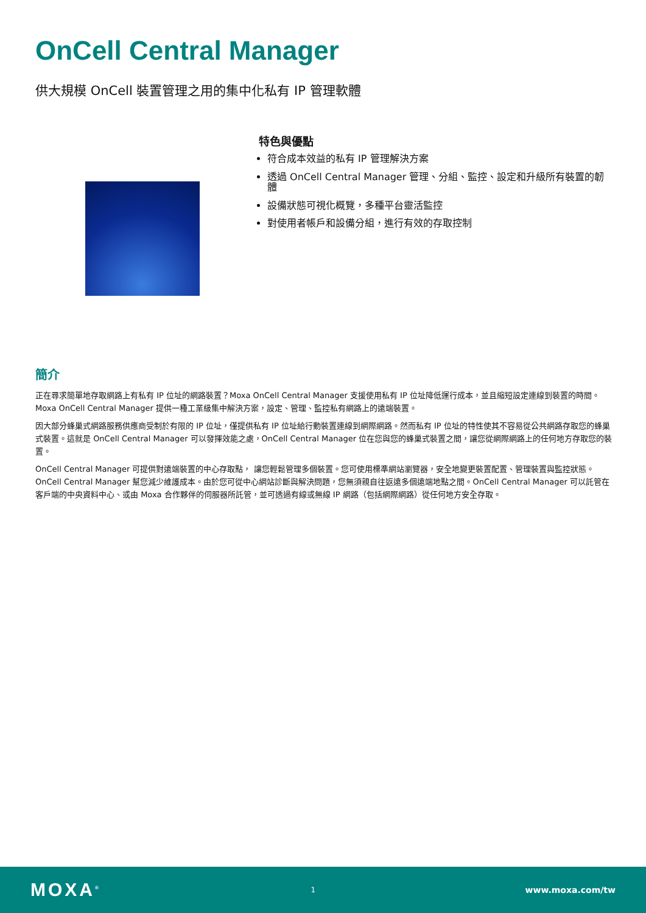OnCell Central Manager
供大規模 OnCell 裝置管理之用的集中化私有 IP 管理軟體
特色與優點
符合成本效益的私有 IP 管理解決方案
透過 OnCell Central Manager 管理、分組、監控、設定和升級所有裝置的韌體
設備狀態可視化概覽，多種平台靈活監控
對使用者帳戶和設備分組，進行有效的存取控制
簡介
正在尋求簡單地存取網路上有私有 IP 位址的網路裝置？Moxa OnCell Central Manager 支援使用私有 IP 位址降低運行成本，並且縮短設定連線到裝置的時間。Moxa OnCell Central Manager 提供一種工業級集中解決方案，設定、管理、監控私有網路上的遠端裝置。
因大部分蜂巢式網路服務供應商受制於有限的 IP 位址，僅提供私有 IP 位址給行動裝置連線到網際網路。然而私有 IP 位址的特性使其不容易從公共網路存取您的蜂巢式裝置。這就是 OnCell Central Manager 可以發揮效能之處，OnCell Central Manager 位在您與您的蜂巢式裝置之間，讓您從網際網路上的任何地方存取您的裝置。
OnCell Central Manager 可提供對遠端裝置的中心存取點， 讓您輕鬆管理多個裝置。您可使用標準網站瀏覽器，安全地變更裝置配置、管理裝置與監控狀態。OnCell Central Manager 幫您減少維護成本。由於您可從中心網站診斷與解決問題，您無須親自往返遠多個遠端地點之間。OnCell Central Manager 可以託管在客戶端的中央資料中心、或由 Moxa 合作夥伴的伺服器所託管，並可透過有線或無線 IP 網路（包括網際網路）從任何地方安全存取。
MOXA<sup>®</sup> 1 www.moxa.com/tw